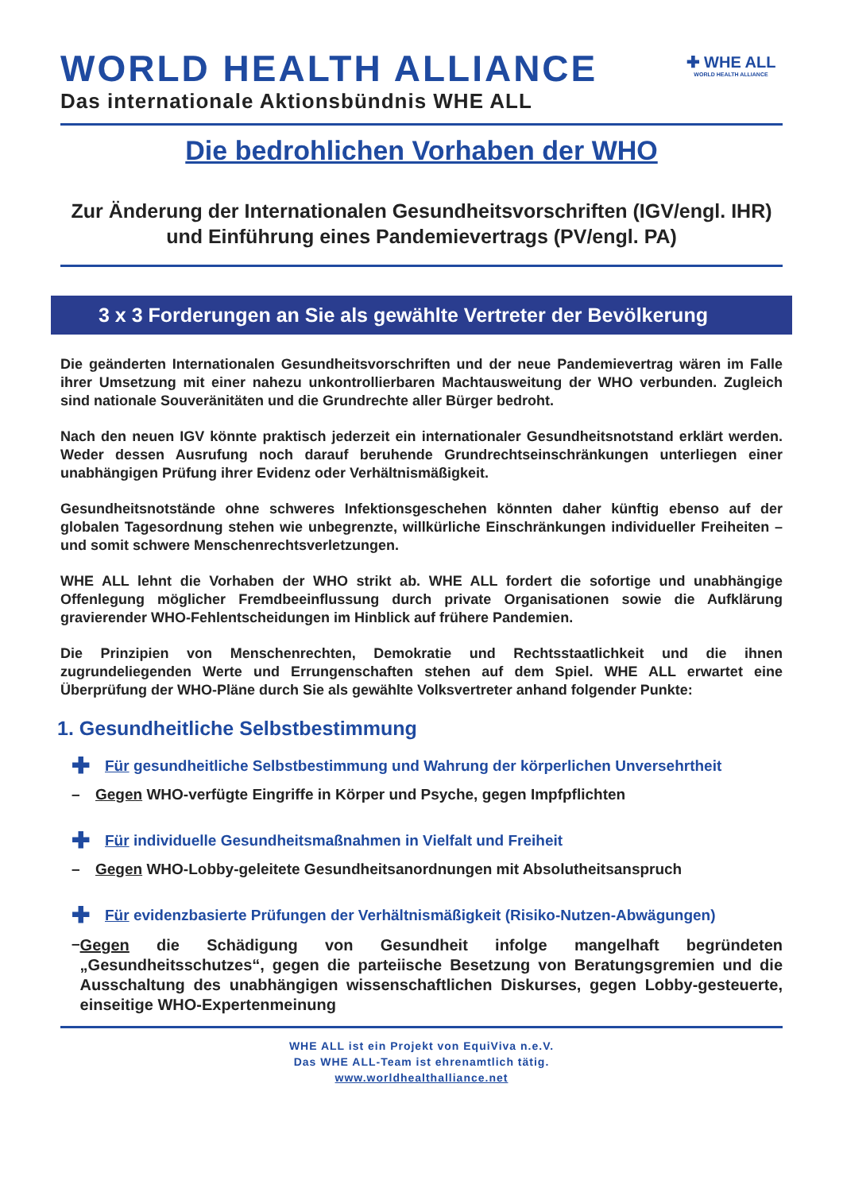WORLD HEALTH ALLIANCE
Das internationale Aktionsbündnis WHE ALL
✚ WHE ALL
WORLD HEALTH ALLIANCE
Die bedrohlichen Vorhaben der WHO
Zur Änderung der Internationalen Gesundheitsvorschriften (IGV/engl. IHR)
und Einführung eines Pandemievertrags (PV/engl. PA)
3 x 3 Forderungen an Sie als gewählte Vertreter der Bevölkerung
Die geänderten Internationalen Gesundheitsvorschriften und der neue Pandemievertrag wären im Falle ihrer Umsetzung mit einer nahezu unkontrollierbaren Machtausweitung der WHO verbunden. Zugleich sind nationale Souveränitäten und die Grundrechte aller Bürger bedroht.
Nach den neuen IGV könnte praktisch jederzeit ein internationaler Gesundheitsnotstand erklärt werden. Weder dessen Ausrufung noch darauf beruhende Grundrechtseinschränkungen unterliegen einer unabhängigen Prüfung ihrer Evidenz oder Verhältnismäßigkeit.
Gesundheitsnotstände ohne schweres Infektionsgeschehen könnten daher künftig ebenso auf der globalen Tagesordnung stehen wie unbegrenzte, willkürliche Einschränkungen individueller Freiheiten – und somit schwere Menschenrechtsverletzungen.
WHE ALL lehnt die Vorhaben der WHO strikt ab. WHE ALL fordert die sofortige und unabhängige Offenlegung möglicher Fremdbeeinflussung durch private Organisationen sowie die Aufklärung gravierender WHO-Fehlentscheidungen im Hinblick auf frühere Pandemien.
Die Prinzipien von Menschenrechten, Demokratie und Rechtsstaatlichkeit und die ihnen zugrundeliegenden Werte und Errungenschaften stehen auf dem Spiel. WHE ALL erwartet eine Überprüfung der WHO-Pläne durch Sie als gewählte Volksvertreter anhand folgender Punkte:
1. Gesundheitliche Selbstbestimmung
✚ Für gesundheitliche Selbstbestimmung und Wahrung der körperlichen Unversehrtheit
– Gegen WHO-verfügte Eingriffe in Körper und Psyche, gegen Impfpflichten
✚ Für individuelle Gesundheitsmaßnahmen in Vielfalt und Freiheit
– Gegen WHO-Lobby-geleitete Gesundheitsanordnungen mit Absolutheitsanspruch
✚ Für evidenzbasierte Prüfungen der Verhältnismäßigkeit (Risiko-Nutzen-Abwägungen)
– Gegen die Schädigung von Gesundheit infolge mangelhaft begründeten „Gesundheitsschutzes“, gegen die parteiische Besetzung von Beratungsgremien und die Ausschaltung des unabhängigen wissenschaftlichen Diskurses, gegen Lobby-gesteuerte, einseitige WHO-Expertenmeinung
WHE ALL ist ein Projekt von EquiViva n.e.V.
Das WHE ALL-Team ist ehrenamtlich tätig.
www.worldhealthalliance.net